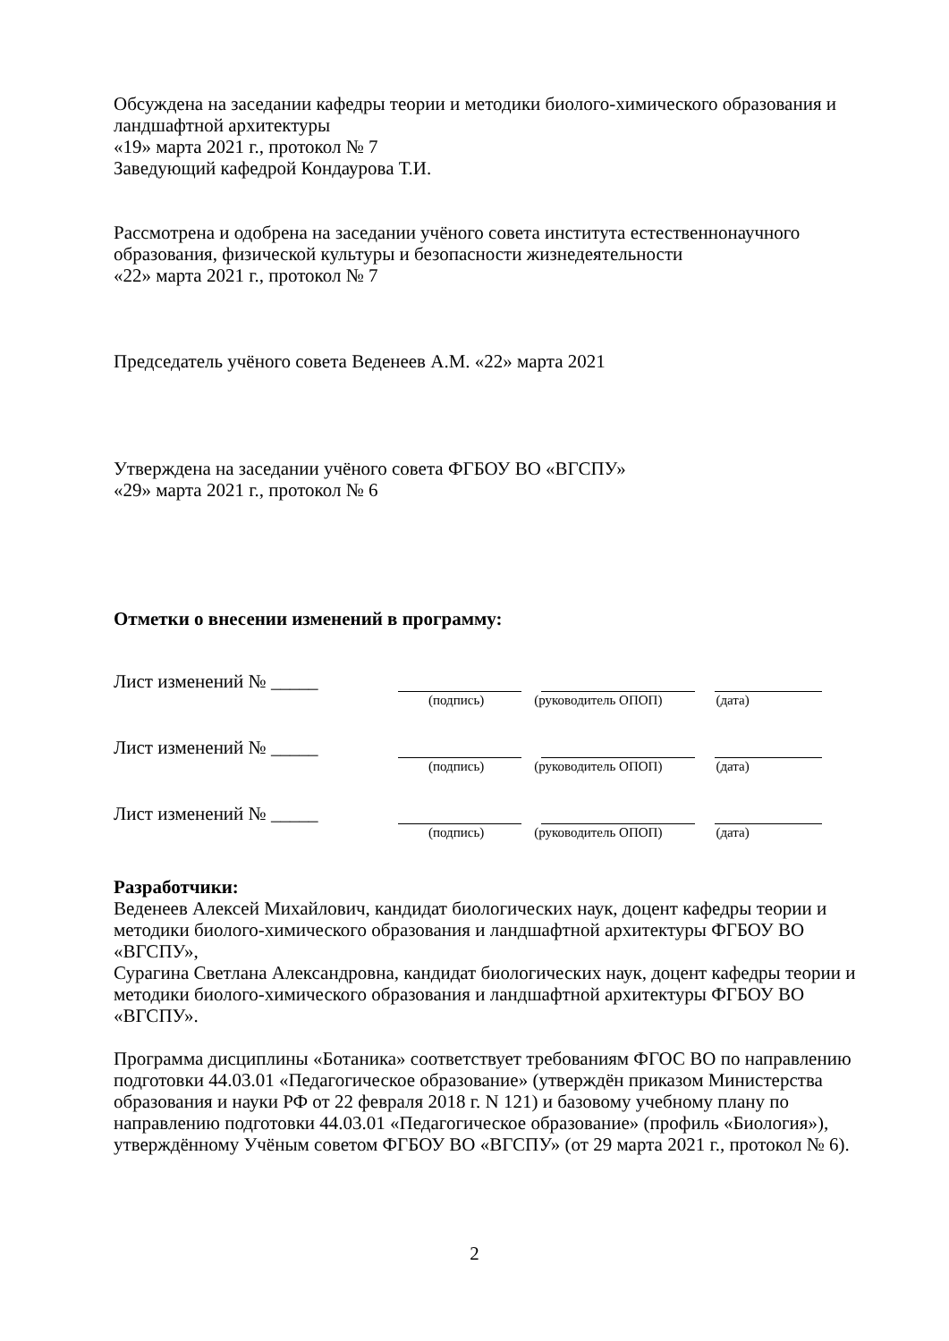Обсуждена на заседании кафедры теории и методики биолого-химического образования и ландшафтной архитектуры
«19» марта 2021 г., протокол № 7
Заведующий кафедрой Кондаурова Т.И.
Рассмотрена и одобрена на заседании учёного совета института естественнонаучного образования, физической культуры и безопасности жизнедеятельности
«22» марта 2021 г., протокол № 7
Председатель учёного совета Веденеев А.М. «22» марта 2021
Утверждена на заседании учёного совета ФГБОУ ВО «ВГСПУ»
«29» марта 2021 г., протокол № 6
Отметки о внесении изменений в программу:
Лист изменений № _____
(подпись) (руководитель ОПОП) (дата)
Лист изменений № _____
(подпись) (руководитель ОПОП) (дата)
Лист изменений № _____
(подпись) (руководитель ОПОП) (дата)
Разработчики:
Веденеев Алексей Михайлович, кандидат биологических наук, доцент кафедры теории и методики биолого-химического образования и ландшафтной архитектуры ФГБОУ ВО «ВГСПУ»,
Сурагина Светлана Александровна, кандидат биологических наук, доцент кафедры теории и методики биолого-химического образования и ландшафтной архитектуры ФГБОУ ВО «ВГСПУ».
Программа дисциплины «Ботаника» соответствует требованиям ФГОС ВО по направлению подготовки 44.03.01 «Педагогическое образование» (утверждён приказом Министерства образования и науки РФ от 22 февраля 2018 г. N 121) и базовому учебному плану по направлению подготовки 44.03.01 «Педагогическое образование» (профиль «Биология»), утверждённому Учёным советом ФГБОУ ВО «ВГСПУ» (от 29 марта 2021 г., протокол № 6).
2